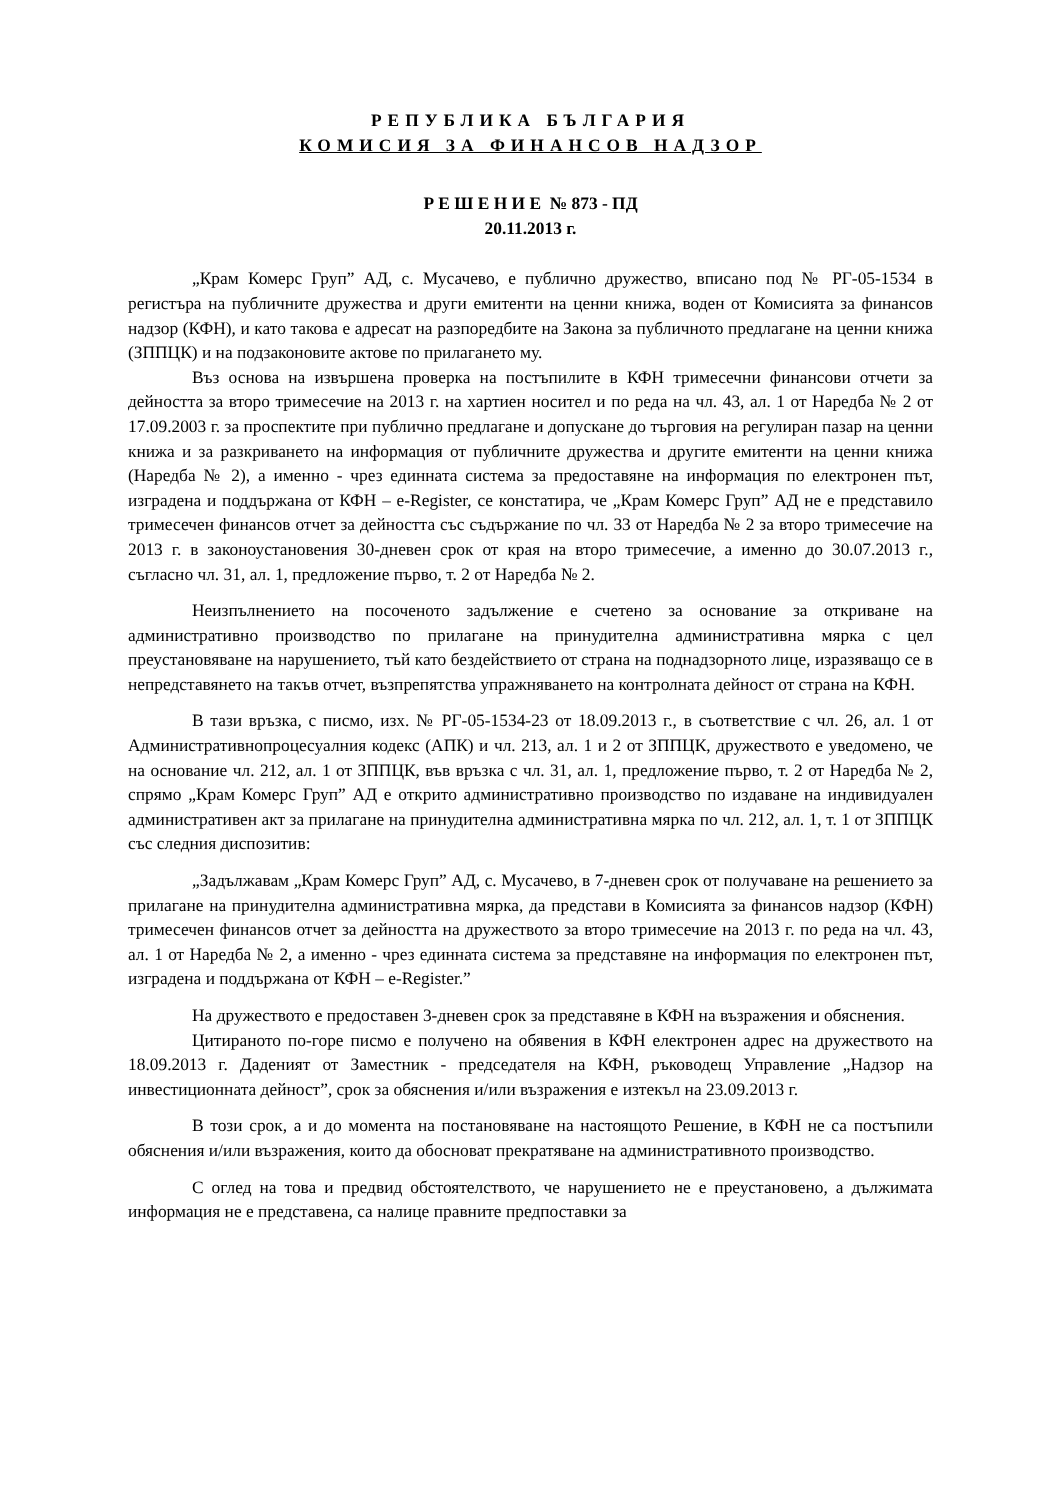РЕПУБЛИКА БЪЛГАРИЯ
КОМИСИЯ ЗА ФИНАНСОВ НАДЗОР
Р Е Ш Е Н И Е № 873 - ПД
20.11.2013 г.
„Крам Комерс Груп” АД, с. Мусачево, е публично дружество, вписано под № РГ-05-1534 в регистъра на публичните дружества и други емитенти на ценни книжа, воден от Комисията за финансов надзор (КФН), и като такова е адресат на разпоредбите на Закона за публичното предлагане на ценни книжа (ЗППЦК) и на подзаконовите актове по прилагането му.
Въз основа на извършена проверка на постъпилите в КФН тримесечни финансови отчети за дейността за второ тримесечие на 2013 г. на хартиен носител и по реда на чл. 43, ал. 1 от Наредба № 2 от 17.09.2003 г. за проспектите при публично предлагане и допускане до търговия на регулиран пазар на ценни книжа и за разкриването на информация от публичните дружества и другите емитенти на ценни книжа (Наредба № 2), а именно - чрез единната система за предоставяне на информация по електронен път, изградена и поддържана от КФН – e-Register, се констатира, че „Крам Комерс Груп” АД не е представило тримесечен финансов отчет за дейността със съдържание по чл. 33 от Наредба № 2 за второ тримесечие на 2013 г. в законоустановения 30-дневен срок от края на второ тримесечие, а именно до 30.07.2013 г., съгласно чл. 31, ал. 1, предложение първо, т. 2 от Наредба № 2.
Неизпълнението на посоченото задължение е счетено за основание за откриване на административно производство по прилагане на принудителна административна мярка с цел преустановяване на нарушението, тъй като бездействието от страна на поднадзорното лице, изразяващо се в непредставянето на такъв отчет, възпрепятства упражняването на контролната дейност от страна на КФН.
В тази връзка, с писмо, изх. № РГ-05-1534-23 от 18.09.2013 г., в съответствие с чл. 26, ал. 1 от Административнопроцесуалния кодекс (АПК) и чл. 213, ал. 1 и 2 от ЗППЦК, дружеството е уведомено, че на основание чл. 212, ал. 1 от ЗППЦК, във връзка с чл. 31, ал. 1, предложение първо, т. 2 от Наредба № 2, спрямо „Крам Комерс Груп” АД е открито административно производство по издаване на индивидуален административен акт за прилагане на принудителна административна мярка по чл. 212, ал. 1, т. 1 от ЗППЦК със следния диспозитив:
„Задължавам „Крам Комерс Груп” АД, с. Мусачево, в 7-дневен срок от получаване на решението за прилагане на принудителна административна мярка, да представи в Комисията за финансов надзор (КФН) тримесечен финансов отчет за дейността на дружеството за второ тримесечие на 2013 г. по реда на чл. 43, ал. 1 от Наредба № 2, а именно - чрез единната система за представяне на информация по електронен път, изградена и поддържана от КФН – e-Register.”
На дружеството е предоставен 3-дневен срок за представяне в КФН на възражения и обяснения.
Цитираното по-горе писмо е получено на обявения в КФН електронен адрес на дружеството на 18.09.2013 г. Даденият от Заместник - председателя на КФН, ръководещ Управление „Надзор на инвестиционната дейност”, срок за обяснения и/или възражения е изтекъл на 23.09.2013 г.
В този срок, а и до момента на постановяване на настоящото Решение, в КФН не са постъпили обяснения и/или възражения, които да обосноват прекратяване на административното производство.
С оглед на това и предвид обстоятелството, че нарушението не е преустановено, а дължимата информация не е представена, са налице правните предпоставки за